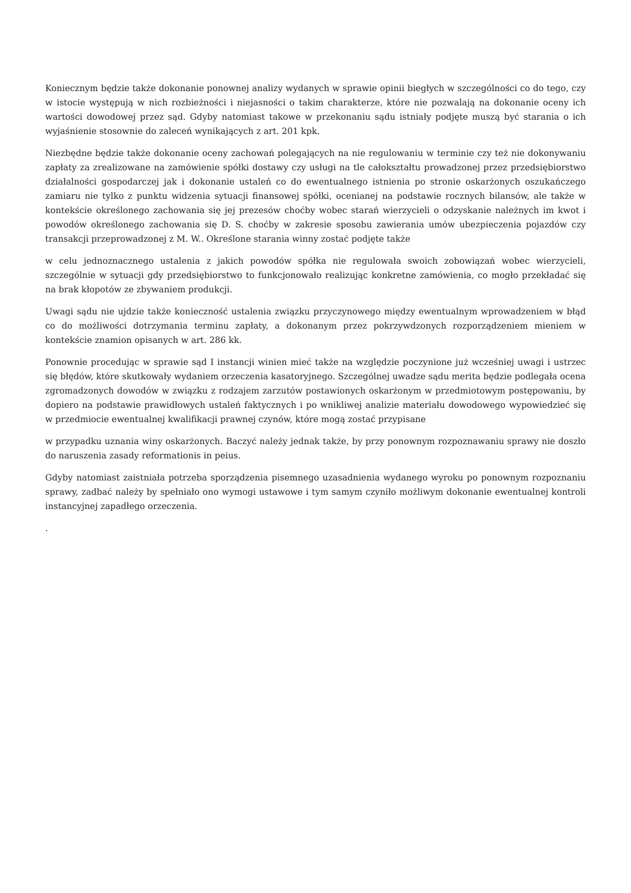Koniecznym będzie także dokonanie ponownej analizy wydanych w sprawie opinii biegłych w szczególności co do tego, czy w istocie występują w nich rozbieżności i niejasności o takim charakterze, które nie pozwalają na dokonanie oceny ich wartości dowodowej przez sąd. Gdyby natomiast takowe w przekonaniu sądu istniały podjęte muszą być starania o ich wyjaśnienie stosownie do zaleceń wynikających z art. 201 kpk.
Niezbędne będzie także dokonanie oceny zachowań polegających na nie regulowaniu w terminie czy też nie dokonywaniu zapłaty za zrealizowane na zamówienie spółki dostawy czy usługi na tle całokształtu prowadzonej przez przedsiębiorstwo działalności gospodarczej jak i dokonanie ustaleń co do ewentualnego istnienia po stronie oskarżonych oszukańczego zamiaru nie tylko z punktu widzenia sytuacji finansowej spółki, ocenianej na podstawie rocznych bilansów, ale także w kontekście określonego zachowania się jej prezesów choćby wobec starań wierzycieli o odzyskanie należnych im kwot i powodów określonego zachowania się D. S. choćby w zakresie sposobu zawierania umów ubezpieczenia pojazdów czy transakcji przeprowadzonej z M. W.. Określone starania winny zostać podjęte także
w celu jednoznacznego ustalenia z jakich powodów spółka nie regulowała swoich zobowiązań wobec wierzycieli, szczególnie w sytuacji gdy przedsiębiorstwo to funkcjonowało realizując konkretne zamówienia, co mogło przekładać się na brak kłopotów ze zbywaniem produkcji.
Uwagi sądu nie ujdzie także konieczność ustalenia związku przyczynowego między ewentualnym wprowadzeniem w błąd co do możliwości dotrzymania terminu zapłaty, a dokonanym przez pokrzywdzonych rozporządzeniem mieniem w kontekście znamion opisanych w art. 286 kk.
Ponownie procedując w sprawie sąd I instancji winien mieć także na względzie poczynione już wcześniej uwagi i ustrzec się błędów, które skutkowały wydaniem orzeczenia kasatoryjnego. Szczególnej uwadze sądu merita będzie podlegała ocena zgromadzonych dowodów w związku z rodzajem zarzutów postawionych oskarżonym w przedmiotowym postępowaniu, by dopiero na podstawie prawidłowych ustaleń faktycznych i po wnikliwej analizie materiału dowodowego wypowiedzieć się w przedmiocie ewentualnej kwalifikacji prawnej czynów, które mogą zostać przypisane
w przypadku uznania winy oskarżonych. Baczyć należy jednak także, by przy ponownym rozpoznawaniu sprawy nie doszło do naruszenia zasady reformationis in peius.
Gdyby natomiast zaistniała potrzeba sporządzenia pisemnego uzasadnienia wydanego wyroku po ponownym rozpoznaniu sprawy, zadbać należy by spełniało ono wymogi ustawowe i tym samym czyniło możliwym dokonanie ewentualnej kontroli instancyjnej zapadłego orzeczenia.
.